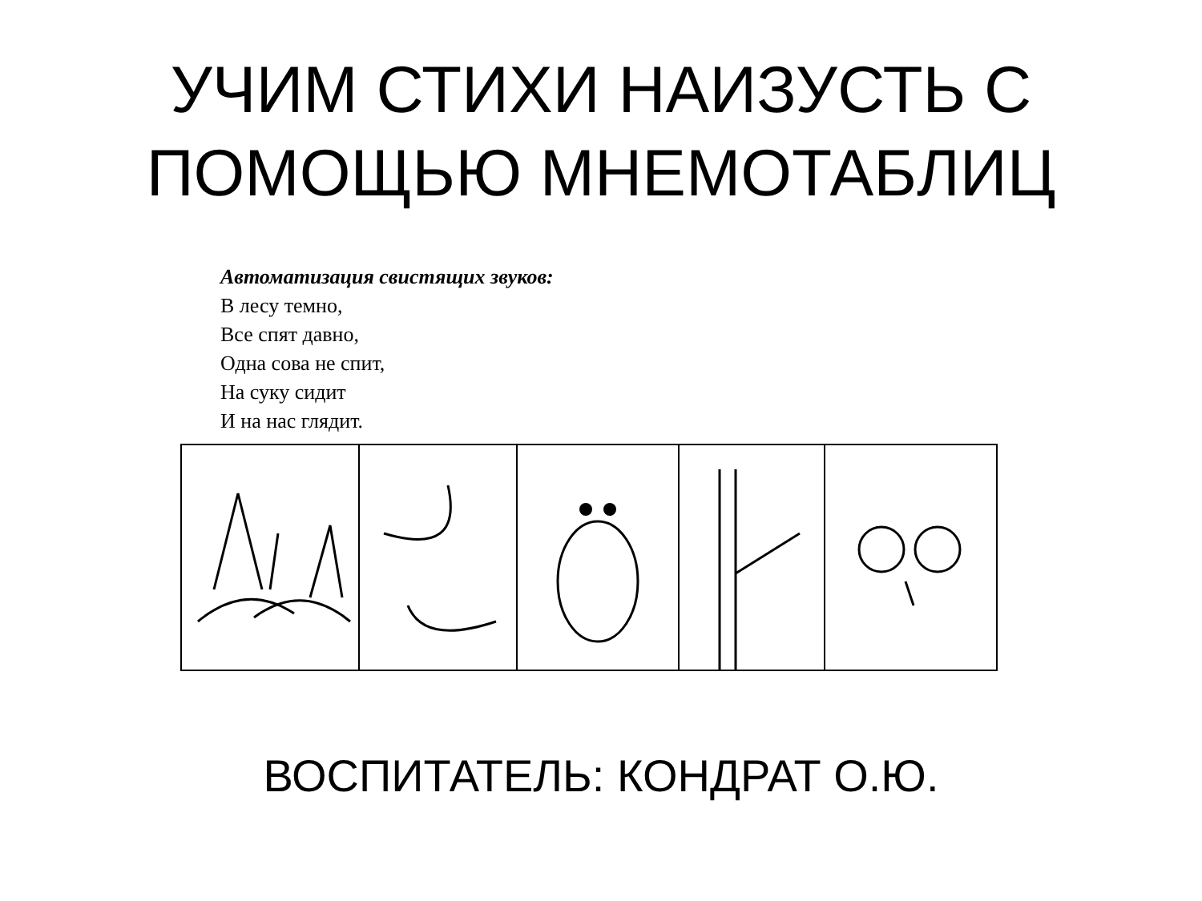УЧИМ СТИХИ НАИЗУСТЬ С
ПОМОЩЬЮ МНЕМОТАБЛИЦ
Автоматизация свистящих звуков:
В лесу темно,
Все спят давно,
Одна сова не спит,
На суку сидит
И на нас глядит.
ВОСПИТАТЕЛЬ: КОНДРАТ О.Ю.